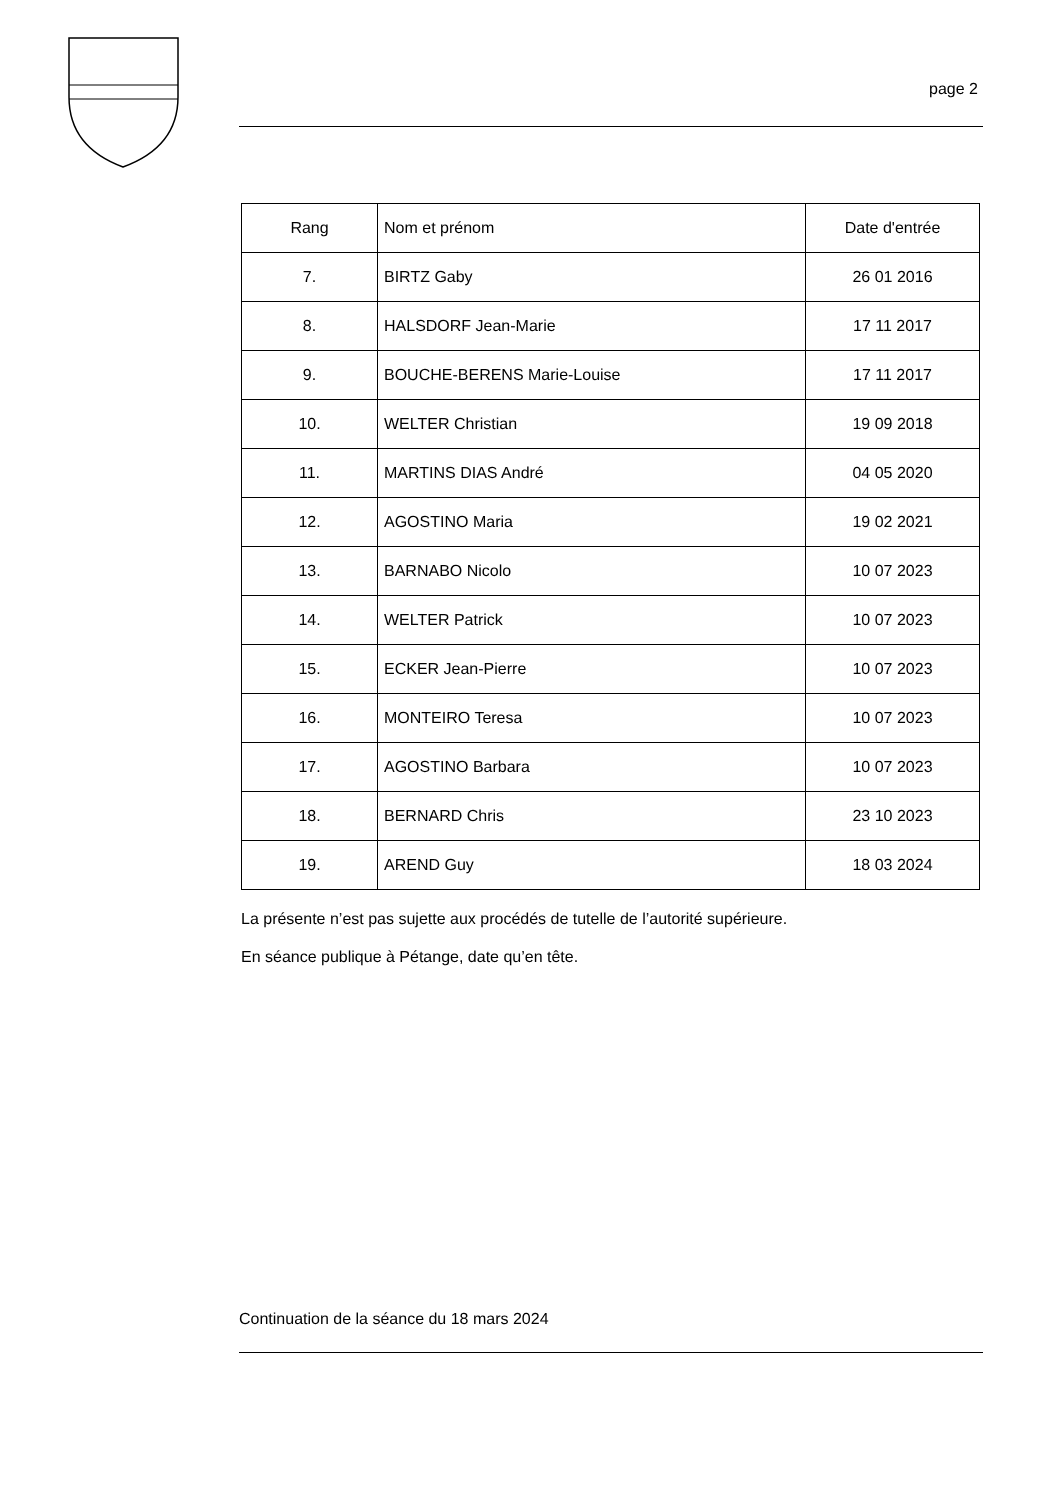page 2
| Rang | Nom et prénom | Date d'entrée |
| --- | --- | --- |
| 7. | BIRTZ Gaby | 26 01 2016 |
| 8. | HALSDORF Jean-Marie | 17 11 2017 |
| 9. | BOUCHE-BERENS Marie-Louise | 17 11 2017 |
| 10. | WELTER Christian | 19 09 2018 |
| 11. | MARTINS DIAS André | 04 05 2020 |
| 12. | AGOSTINO Maria | 19 02 2021 |
| 13. | BARNABO Nicolo | 10 07 2023 |
| 14. | WELTER Patrick | 10 07 2023 |
| 15. | ECKER Jean-Pierre | 10 07 2023 |
| 16. | MONTEIRO Teresa | 10 07 2023 |
| 17. | AGOSTINO Barbara | 10 07 2023 |
| 18. | BERNARD Chris | 23 10 2023 |
| 19. | AREND Guy | 18 03 2024 |
La présente n’est pas sujette aux procédés de tutelle de l’autorité supérieure.
En séance publique à Pétange, date qu’en tête.
Continuation de la séance du 18 mars 2024